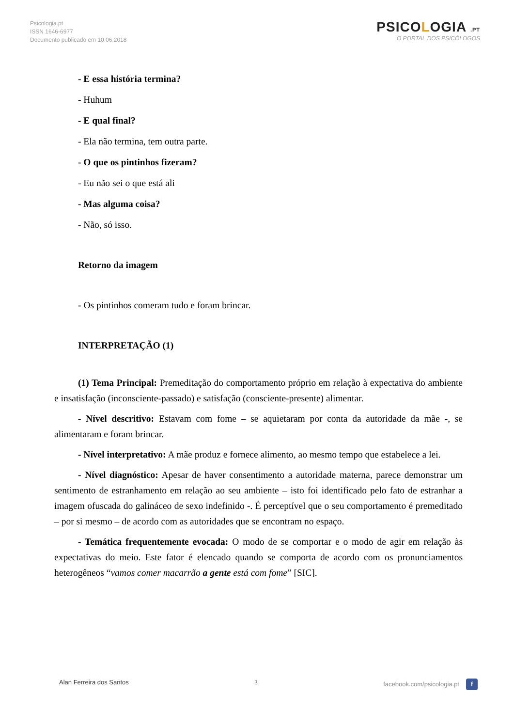Psicologia.pt
ISSN 1646-6977
Documento publicado em 10.06.2018
PSICOLOGIA .PT
O PORTAL DOS PSICÓLOGOS
- E essa história termina?
- Huhum
- E qual final?
- Ela não termina, tem outra parte.
- O que os pintinhos fizeram?
- Eu não sei o que está ali
- Mas alguma coisa?
- Não, só isso.
Retorno da imagem
- Os pintinhos comeram tudo e foram brincar.
INTERPRETAÇÃO (1)
(1) Tema Principal: Premeditação do comportamento próprio em relação à expectativa do ambiente e insatisfação (inconsciente-passado) e satisfação (consciente-presente) alimentar.
- Nível descritivo: Estavam com fome – se aquietaram por conta da autoridade da mãe -, se alimentaram e foram brincar.
- Nível interpretativo: A mãe produz e fornece alimento, ao mesmo tempo que estabelece a lei.
- Nível diagnóstico: Apesar de haver consentimento a autoridade materna, parece demonstrar um sentimento de estranhamento em relação ao seu ambiente – isto foi identificado pelo fato de estranhar a imagem ofuscada do galináceo de sexo indefinido -. É perceptível que o seu comportamento é premeditado – por si mesmo – de acordo com as autoridades que se encontram no espaço.
- Temática frequentemente evocada: O modo de se comportar e o modo de agir em relação às expectativas do meio. Este fator é elencado quando se comporta de acordo com os pronunciamentos heterogêneos “vamos comer macarrão a gente está com fome” [SIC].
Alan Ferreira dos Santos 3 facebook.com/psicologia.pt f